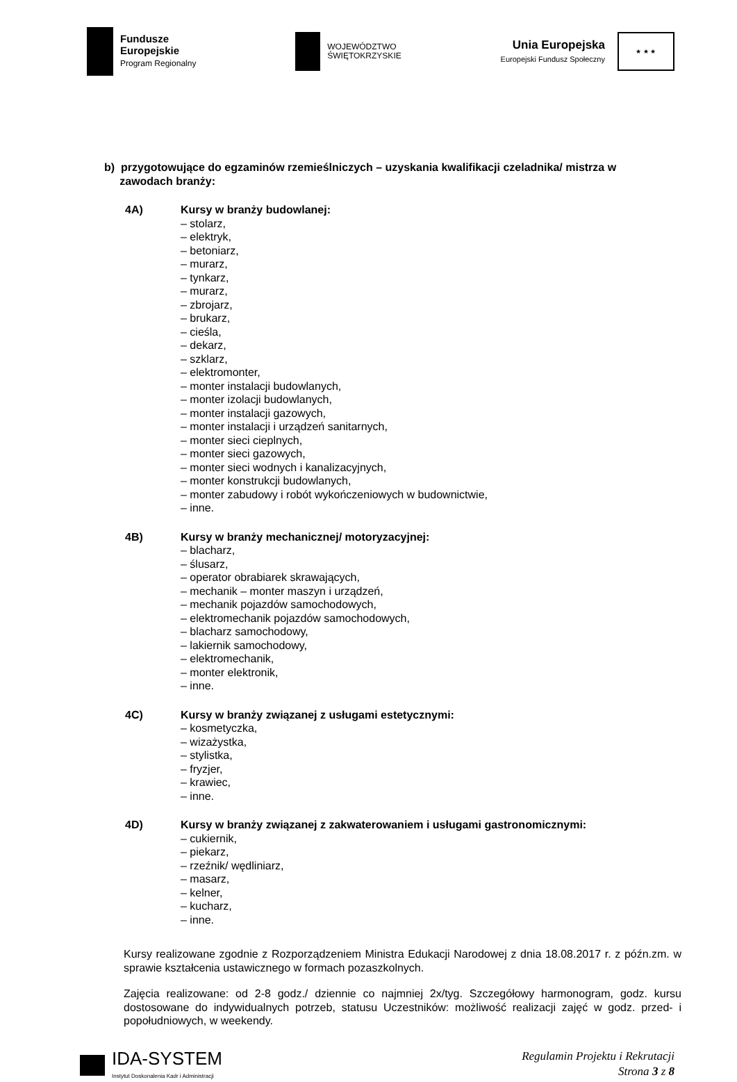Fundusze
Europejskie
Program Regionalny
WOJEWÓDZTWO
ŚWIĘTOKRZYSKIE
Unia Europejska
Europejski Fundusz Społeczny
★ ★ ★
b) przygotowujące do egzaminów rzemieślniczych – uzyskania kwalifikacji czeladnika/ mistrza w
zawodach branży:
4A) Kursy w branży budowlanej:
– stolarz,
– elektryk,
– betoniarz,
– murarz,
– tynkarz,
– murarz,
– zbrojarz,
– brukarz,
– cieśla,
– dekarz,
– szklarz,
– elektromonter,
– monter instalacji budowlanych,
– monter izolacji budowlanych,
– monter instalacji gazowych,
– monter instalacji i urządzeń sanitarnych,
– monter sieci cieplnych,
– monter sieci gazowych,
– monter sieci wodnych i kanalizacyjnych,
– monter konstrukcji budowlanych,
– monter zabudowy i robót wykończeniowych w budownictwie,
– inne.
4B) Kursy w branży mechanicznej/ motoryzacyjnej:
– blacharz,
– ślusarz,
– operator obrabiarek skrawających,
– mechanik – monter maszyn i urządzeń,
– mechanik pojazdów samochodowych,
– elektromechanik pojazdów samochodowych,
– blacharz samochodowy,
– lakiernik samochodowy,
– elektromechanik,
– monter elektronik,
– inne.
4C) Kursy w branży związanej z usługami estetycznymi:
– kosmetyczka,
– wizażystka,
– stylistka,
– fryzjer,
– krawiec,
– inne.
4D) Kursy w branży związanej z zakwaterowaniem i usługami gastronomicznymi:
– cukiernik,
– piekarz,
– rzeźnik/ wędliniarz,
– masarz,
– kelner,
– kucharz,
– inne.
Kursy realizowane zgodnie z Rozporządzeniem Ministra Edukacji Narodowej z dnia 18.08.2017 r. z późn.zm. w sprawie kształcenia ustawicznego w formach pozaszkolnych.
Zajęcia realizowane: od 2-8 godz./ dziennie co najmniej 2x/tyg. Szczegółowy harmonogram, godz. kursu dostosowane do indywidualnych potrzeb, statusu Uczestników: możliwość realizacji zajęć w godz. przed- i popołudniowych, w weekendy.
IDA-SYSTEM
Instytut Doskonalenia Kadr i Administracji
Regulamin Projektu i Rekrutacji
Strona 3 z 8